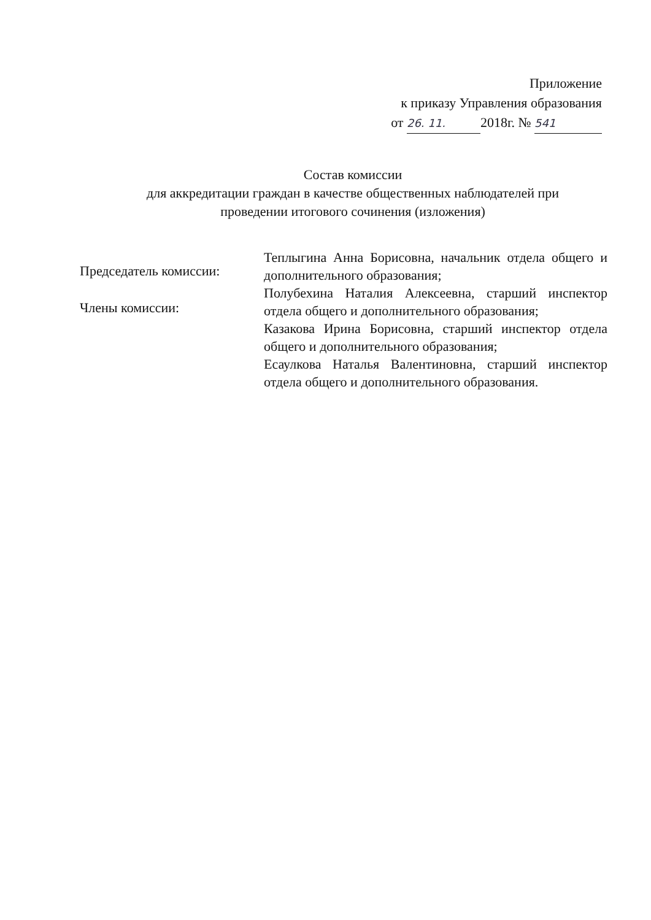Приложение
к приказу Управления образования
от 26. 11. 2018г. № 541
Состав комиссии
для аккредитации граждан в качестве общественных наблюдателей при
проведении итогового сочинения (изложения)
Председатель комиссии:
Члены комиссии:
Теплыгина Анна Борисовна, начальник отдела общего и дополнительного образования;
Полубехина Наталия Алексеевна, старший инспектор отдела общего и дополнительного образования;
Казакова Ирина Борисовна, старший инспектор отдела общего и дополнительного образования;
Есаулкова Наталья Валентиновна, старший инспектор отдела общего и дополнительного образования.